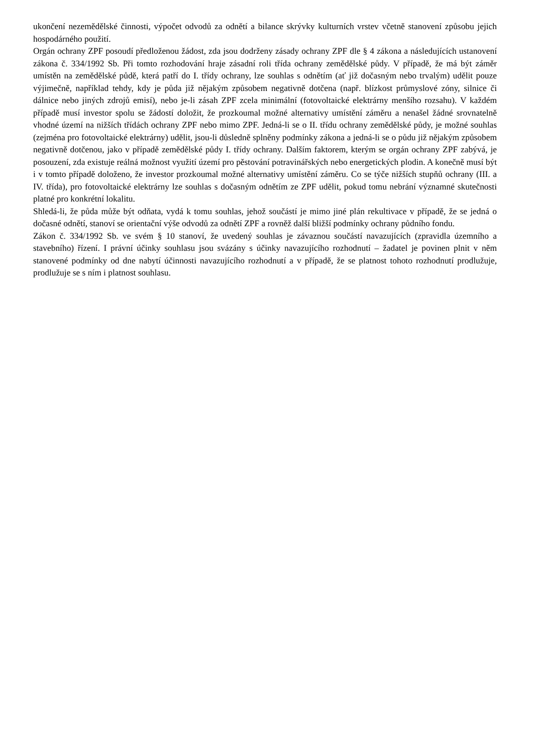ukončení nezemědělské činnosti, výpočet odvodů za odnětí a bilance skrývky kulturních vrstev včetně stanovení způsobu jejich hospodárného použití.
Orgán ochrany ZPF posoudí předloženou žádost, zda jsou dodrženy zásady ochrany ZPF dle § 4 zákona a následujících ustanovení zákona č. 334/1992 Sb. Při tomto rozhodování hraje zásadní roli třída ochrany zemědělské půdy. V případě, že má být záměr umístěn na zemědělské půdě, která patří do I. třídy ochrany, lze souhlas s odnětím (ať již dočasným nebo trvalým) udělit pouze výjimečně, například tehdy, kdy je půda již nějakým způsobem negativně dotčena (např. blízkost průmyslové zóny, silnice či dálnice nebo jiných zdrojů emisí), nebo je-li zásah ZPF zcela minimální (fotovoltaické elektrárny menšího rozsahu). V každém případě musí investor spolu se žádostí doložit, že prozkoumal možné alternativy umístění záměru a nenašel žádné srovnatelně vhodné území na nižších třídách ochrany ZPF nebo mimo ZPF. Jedná-li se o II. třídu ochrany zemědělské půdy, je možné souhlas (zejména pro fotovoltaické elektrárny) udělit, jsou-li důsledně splněny podmínky zákona a jedná-li se o půdu již nějakým způsobem negativně dotčenou, jako v případě zemědělské půdy I. třídy ochrany. Dalším faktorem, kterým se orgán ochrany ZPF zabývá, je posouzení, zda existuje reálná možnost využití území pro pěstování potravinářských nebo energetických plodin. A konečně musí být i v tomto případě doloženo, že investor prozkoumal možné alternativy umístění záměru. Co se týče nižších stupňů ochrany (III. a IV. třída), pro fotovoltaické elektrárny lze souhlas s dočasným odnětím ze ZPF udělit, pokud tomu nebrání významné skutečnosti platné pro konkrétní lokalitu.
Shledá-li, že půda může být odňata, vydá k tomu souhlas, jehož součástí je mimo jiné plán rekultivace v případě, že se jedná o dočasné odnětí, stanoví se orientační výše odvodů za odnětí ZPF a rovněž další bližší podmínky ochrany půdního fondu.
Zákon č. 334/1992 Sb. ve svém § 10 stanoví, že uvedený souhlas je závaznou součástí navazujících (zpravidla územního a stavebního) řízení. I právní účinky souhlasu jsou svázány s účinky navazujícího rozhodnutí – žadatel je povinen plnit v něm stanovené podmínky od dne nabytí účinnosti navazujícího rozhodnutí a v případě, že se platnost tohoto rozhodnutí prodlužuje, prodlužuje se s ním i platnost souhlasu.